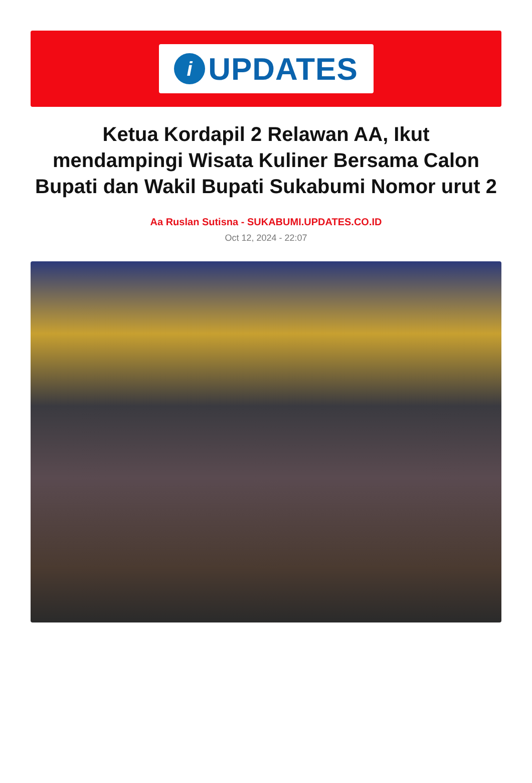i
UPDATES
Ketua Kordapil 2 Relawan AA, Ikut mendampingi Wisata Kuliner Bersama Calon Bupati dan Wakil Bupati Sukabumi Nomor urut 2
Aa Ruslan Sutisna - SUKABUMI.UPDATES.CO.ID
Oct 12, 2024 - 22:07